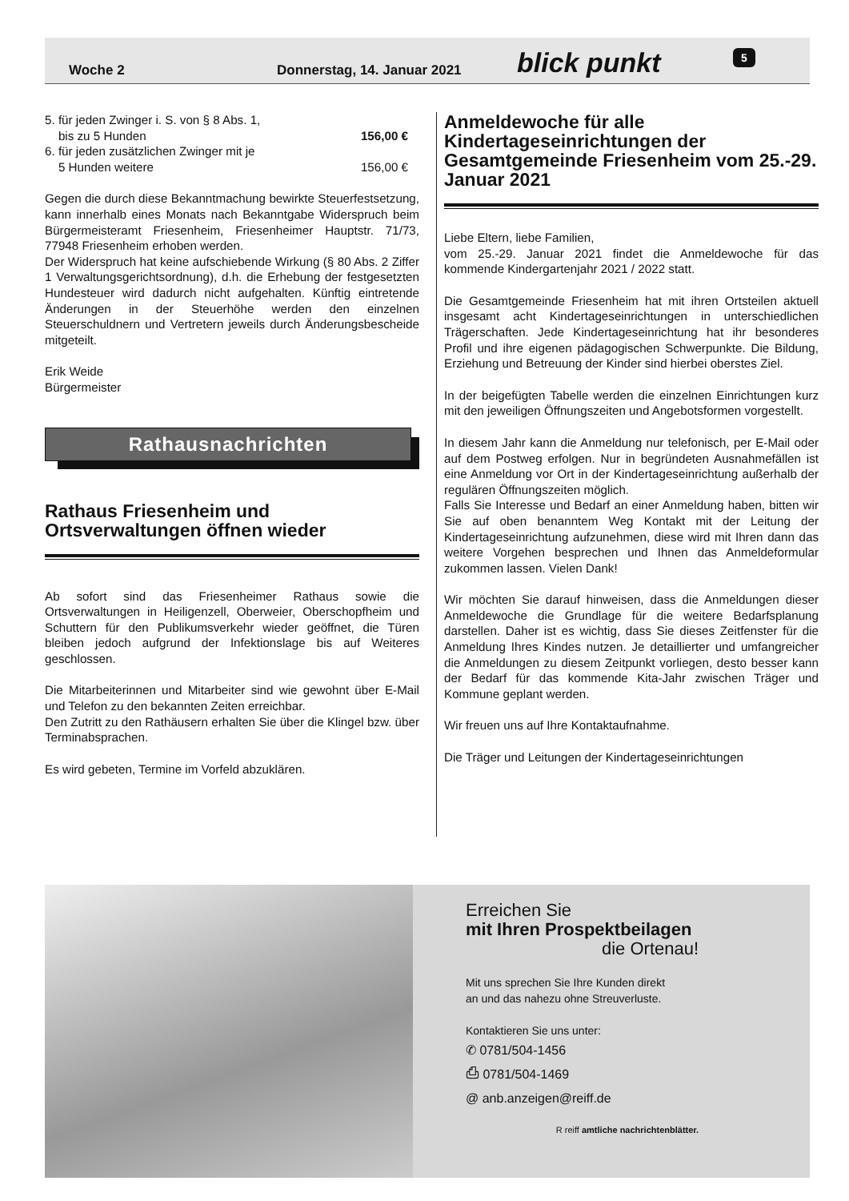Woche 2 Donnerstag, 14. Januar 2021 blick punkt 5
5. für jeden Zwinger i. S. von § 8 Abs. 1,
bis zu 5 Hunden 156,00 €
6. für jeden zusätzlichen Zwinger mit je
5 Hunden weitere 156,00 €
Gegen die durch diese Bekanntmachung bewirkte Steuerfestsetzung, kann innerhalb eines Monats nach Bekanntgabe Widerspruch beim Bürgermeisteramt Friesenheim, Friesenheimer Hauptstr. 71/73, 77948 Friesenheim erhoben werden.
Der Widerspruch hat keine aufschiebende Wirkung (§ 80 Abs. 2 Ziffer 1 Verwaltungsgerichtsordnung), d.h. die Erhebung der festgesetzten Hundesteuer wird dadurch nicht aufgehalten. Künftig eintretende Änderungen in der Steuerhöhe werden den einzelnen Steuerschuldnern und Vertretern jeweils durch Änderungsbescheide mitgeteilt.
Erik Weide
Bürgermeister
Rathausnachrichten
Rathaus Friesenheim und Ortsverwaltungen öffnen wieder
Ab sofort sind das Friesenheimer Rathaus sowie die Ortsverwaltungen in Heiligenzell, Oberweier, Oberschopfheim und Schuttern für den Publikumsverkehr wieder geöffnet, die Türen bleiben jedoch aufgrund der Infektionslage bis auf Weiteres geschlossen.
Die Mitarbeiterinnen und Mitarbeiter sind wie gewohnt über E-Mail und Telefon zu den bekannten Zeiten erreichbar.
Den Zutritt zu den Rathäusern erhalten Sie über die Klingel bzw. über Terminabsprachen.
Es wird gebeten, Termine im Vorfeld abzuklären.
Anmeldewoche für alle Kindertageseinrichtungen der Gesamtgemeinde Friesenheim vom 25.-29. Januar 2021
Liebe Eltern, liebe Familien,
vom 25.-29. Januar 2021 findet die Anmeldewoche für das kommende Kindergartenjahr 2021 / 2022 statt.
Die Gesamtgemeinde Friesenheim hat mit ihren Ortsteilen aktuell insgesamt acht Kindertageseinrichtungen in unterschiedlichen Trägerschaften. Jede Kindertageseinrichtung hat ihr besonderes Profil und ihre eigenen pädagogischen Schwerpunkte. Die Bildung, Erziehung und Betreuung der Kinder sind hierbei oberstes Ziel.
In der beigefügten Tabelle werden die einzelnen Einrichtungen kurz mit den jeweiligen Öffnungszeiten und Angebotsformen vorgestellt.
In diesem Jahr kann die Anmeldung nur telefonisch, per E-Mail oder auf dem Postweg erfolgen. Nur in begründeten Ausnahmefällen ist eine Anmeldung vor Ort in der Kindertageseinrichtung außerhalb der regulären Öffnungszeiten möglich.
Falls Sie Interesse und Bedarf an einer Anmeldung haben, bitten wir Sie auf oben benanntem Weg Kontakt mit der Leitung der Kindertageseinrichtung aufzunehmen, diese wird mit Ihren dann das weitere Vorgehen besprechen und Ihnen das Anmeldeformular zukommen lassen. Vielen Dank!
Wir möchten Sie darauf hinweisen, dass die Anmeldungen dieser Anmeldewoche die Grundlage für die weitere Bedarfsplanung darstellen. Daher ist es wichtig, dass Sie dieses Zeitfenster für die Anmeldung Ihres Kindes nutzen. Je detaillierter und umfangreicher die Anmeldungen zu diesem Zeitpunkt vorliegen, desto besser kann der Bedarf für das kommende Kita-Jahr zwischen Träger und Kommune geplant werden.
Wir freuen uns auf Ihre Kontaktaufnahme.
Die Träger und Leitungen der Kindertageseinrichtungen
Erreichen Sie
mit Ihren Prospektbeilagen
die Ortenau!
Mit uns sprechen Sie Ihre Kunden direkt
an und das nahezu ohne Streuverluste.
Kontaktieren Sie uns unter:
✆ 0781/504-1456
⎙ 0781/504-1469
@ anb.anzeigen@reiff.de
R reiff amtliche nachrichtenblätter.